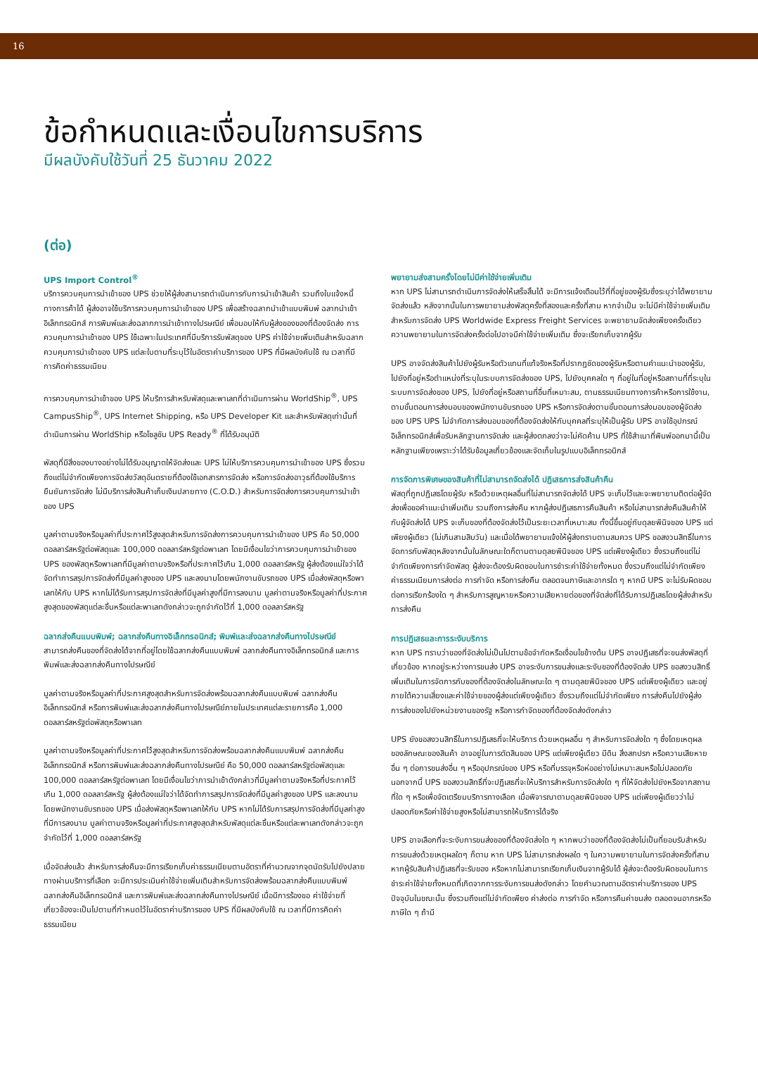16
ข้อกำหนดและเงื่อนไขการบริการ
มีผลบังคับใช้วันที่ 25 ธันวาคม 2022
(ต่อ)
UPS Import Control<sup>®</sup>
บริการควบคุมการนำเข้าของ UPS ช่วยให้ผู้ส่งสามารถดำเนินการกับการนำเข้าสินค้า รวมถึงใบแจ้งหนี้ทางการค้าได้ ผู้ส่งอาจใช้บริการควบคุมการนำเข้าของ UPS เพื่อสร้างฉลากนำเข้าแบบพิมพ์ ฉลากนำเข้าอิเล็กทรอนิกส์ การพิมพ์และส่งฉลากการนำเข้าทางไปรษณีย์ เพื่อมอบให้กับผู้ส่งของของที่ต้องจัดส่ง การควบคุมการนำเข้าของ UPS ใช้เฉพาะในประเทศที่มีบริการรับพัสดุของ UPS ค่าใช้จ่ายเพิ่มเติมสำหรับฉลากควบคุมการนำเข้าของ UPS แต่ละใบตามที่ระบุไว้ในอัตราค่าบริการของ UPS ที่มีผลบังคับใช้ ณ เวลาที่มีการคิดค่าธรรมเนียม
การควบคุมการนำเข้าของ UPS ให้บริการสำหรับพัสดุและพาเลทที่ดำเนินการผ่าน WorldShip<sup>®</sup>, UPS CampusShip<sup>®</sup>, UPS Internet Shipping, หรือ UPS Developer Kit และสำหรับพัสดุเท่านั้นที่ดำเนินการผ่าน WorldShip หรือโซลูชัน UPS Ready<sup>®</sup> ที่ได้รับอนุมัติ
พัสดุที่มีสิ่งของบางอย่างไม่ได้รับอนุญาตให้จัดส่งและ UPS ไม่ให้บริการควบคุมการนำเข้าของ UPS ซึ่งรวมถึงแต่ไม่จำกัดเพียงการจัดส่งวัสดุอันตรายที่ต้องใช้เอกสารการจัดส่ง หรือการจัดส่งอาวุธที่ต้องใช้บริการยืนยันการจัดส่ง ไม่มีบริการส่งสินค้าเก็บเงินปลายทาง (C.O.D.) สำหรับการจัดส่งการควบคุมการนำเข้าของ UPS
มูลค่าตามจริงหรือมูลค่าที่ประกาศไว้สูงสุดสำหรับการจัดส่งการควบคุมการนำเข้าของ UPS คือ 50,000 ดอลลาร์สหรัฐต่อพัสดุและ 100,000 ดอลลาร์สหรัฐต่อพาเลท โดยมีเงื่อนไขว่าการควบคุมการนำเข้าของ UPS ของพัสดุหรือพาเลทที่มีมูลค่าตามจริงหรือที่ประกาศไว้เกิน 1,000 ดอลลาร์สหรัฐ ผู้ส่งต้องแน่ใจว่าได้จัดทำการสรุปการจัดส่งที่มีมูลค่าสูงของ UPS และลงนามโดยพนักงานขับรถของ UPS เมื่อส่งพัสดุหรือพาเลทให้กับ UPS หากไม่ได้รับการสรุปการจัดส่งที่มีมูลค่าสูงที่มีการลงนาม มูลค่าตามจริงหรือมูลค่าที่ประกาศสูงสุดของพัสดุแต่ละชิ้นหรือแต่ละพาเลทดังกล่าวจะถูกจำกัดไว้ที่ 1,000 ดอลลาร์สหรัฐ
ฉลากส่งคืนแบบพิมพ์; ฉลากส่งคืนทางอิเล็กทรอนิกส์; พิมพ์และส่งฉลากส่งคืนทางไปรษณีย์
สามารถส่งคืนของที่จัดส่งได้จากที่อยู่โดยใช้ฉลากส่งคืนแบบพิมพ์ ฉลากส่งคืนทางอิเล็กทรอนิกส์ และการพิมพ์และส่งฉลากส่งคืนทางไปรษณีย์
มูลค่าตามจริงหรือมูลค่าที่ประกาศสูงสุดสำหรับการจัดส่งพร้อมฉลากส่งคืนแบบพิมพ์ ฉลากส่งคืนอิเล็กทรอนิกส์ หรือการพิมพ์และส่งฉลากส่งคืนทางไปรษณีย์ภายในประเทศแต่ละรายการคือ 1,000 ดอลลาร์สหรัฐต่อพัสดุหรือพาเลท
มูลค่าตามจริงหรือมูลค่าที่ประกาศไว้สูงสุดสำหรับการจัดส่งพร้อมฉลากส่งคืนแบบพิมพ์ ฉลากส่งคืนอิเล็กทรอนิกส์ หรือการพิมพ์และส่งฉลากส่งคืนทางไปรษณีย์ คือ 50,000 ดอลลาร์สหรัฐต่อพัสดุและ 100,000 ดอลลาร์สหรัฐต่อพาเลท โดยมีเงื่อนไขว่าการนำเข้าดังกล่าวที่มีมูลค่าตามจริงหรือที่ประกาศไว้เกิน 1,000 ดอลลาร์สหรัฐ ผู้ส่งต้องแน่ใจว่าได้จัดทำการสรุปการจัดส่งที่มีมูลค่าสูงของ UPS และลงนามโดยพนักงานขับรถของ UPS เมื่อส่งพัสดุหรือพาเลทให้กับ UPS หากไม่ได้รับการสรุปการจัดส่งที่มีมูลค่าสูงที่มีการลงนาม มูลค่าตามจริงหรือมูลค่าที่ประกาศสูงสุดสำหรับพัสดุแต่ละชิ้นหรือแต่ละพาเลทดังกล่าวจะถูกจำกัดไว้ที่ 1,000 ดอลลาร์สหรัฐ
เมื่อจัดส่งแล้ว สำหรับการส่งคืนจะมีการเรียกเก็บค่าธรรมเนียมตามอัตราที่คำนวณจากจุดนัดรับไปยังปลายทางผ่านบริการที่เลือก จะมีการประเมินค่าใช้จ่ายเพิ่มเติมสำหรับการจัดส่งพร้อมฉลากส่งคืนแบบพิมพ์ ฉลากส่งคืนอิเล็กทรอนิกส์ และการพิมพ์และส่งฉลากส่งคืนทางไปรษณีย์ เมื่อมีการร้องขอ ค่าใช้จ่ายที่เกี่ยวข้องจะเป็นไปตามที่กำหนดไว้ในอัตราค่าบริการของ UPS ที่มีผลบังคับใช้ ณ เวลาที่มีการคิดค่าธรรมเนียม
พยายามส่งสามครั้งโดยไม่มีค่าใช้จ่ายเพิ่มเติม
หาก UPS ไม่สามารถดำเนินการจัดส่งให้เสร็จสิ้นได้ จะมีการแจ้งเตือนไว้ที่ที่อยู่ของผู้รับซึ่งระบุว่าได้พยายามจัดส่งแล้ว หลังจากนั้นในการพยายามส่งพัสดุครั้งที่สองและครั้งที่สาม หากจำเป็น จะไม่มีค่าใช้จ่ายเพิ่มเติม สำหรับการจัดส่ง UPS Worldwide Express Freight Services จะพยายามจัดส่งเพียงครั้งเดียว ความพยายามในการจัดส่งครั้งต่อไปอาจมีค่าใช้จ่ายเพิ่มเติม ซึ่งจะเรียกเก็บจากผู้รับ
UPS อาจจัดส่งสินค้าไปยังผู้รับหรือตัวแทนที่แท้จริงหรือที่ปรากฏชัดของผู้รับหรือตามคำแนะนำของผู้รับ, ไปยังที่อยู่หรือตำแหน่งที่ระบุในระบบการจัดส่งของ UPS, ไปยังบุคคลใด ๆ ที่อยู่ในที่อยู่หรือสถานที่ที่ระบุในระบบการจัดส่งของ UPS, ไปยังที่อยู่หรือสถานที่อื่นที่เหมาะสม, ตามธรรมเนียมทางการค้าหรือการใช้งาน, ตามขั้นตอนการส่งมอบของพนักงานขับรถของ UPS หรือการจัดส่งตามขั้นตอนการส่งมอบของผู้จัดส่งของ UPS UPS ไม่จำกัดการส่งมอบของที่ต้องจัดส่งให้กับบุคคลที่ระบุให้เป็นผู้รับ UPS อาจใช้อุปกรณ์อิเล็กทรอนิกส์เพื่อรับหลักฐานการจัดส่ง และผู้ส่งตกลงว่าจะไม่คัดค้าน UPS ที่ใช้สำเนาที่พิมพ์ออกมานี้เป็นหลักฐานเพียงเพราะว่าได้รับข้อมูลเกี่ยวข้องและจัดเก็บในรูปแบบอิเล็กทรอนิกส์
การจัดการพิเศษของสินค้าที่ไม่สามารถจัดส่งได้ ปฏิเสธการส่งสินค้าคืน
พัสดุที่ถูกปฏิเสธโดยผู้รับ หรือด้วยเหตุผลอื่นที่ไม่สามารถจัดส่งได้ UPS จะเก็บไว้และจะพยายามติดต่อผู้จัดส่งเพื่อขอคำแนะนำเพิ่มเติม รวมถึงการส่งคืน หากผู้ส่งปฏิเสธการคืนสินค้า หรือไม่สามารถส่งคืนสินค้าให้กับผู้จัดส่งได้ UPS จะเก็บของที่ต้องจัดส่งไว้เป็นระยะเวลาที่เหมาะสม ทั้งนี้ขึ้นอยู่กับดุลยพินิจของ UPS แต่เพียงผู้เดียว (ไม่เกินสามสิบวัน) และเมื่อได้พยายามแจ้งให้ผู้ส่งทราบตามสมควร UPS ขอสงวนสิทธิ์ในการจัดการกับพัสดุหลังจากนั้นในลักษณะใดก็ตามตามดุลยพินิจของ UPS แต่เพียงผู้เดียว ซึ่งรวมถึงแต่ไม่จำกัดเพียงการกำจัดพัสดุ ผู้ส่งจะต้องรับผิดชอบในการชำระค่าใช้จ่ายทั้งหมด ซึ่งรวมถึงแต่ไม่จำกัดเพียง ค่าธรรมเนียมการส่งต่อ การกำจัด หรือการส่งคืน ตลอดจนภาษีและอากรใด ๆ หากมี UPS จะไม่รับผิดชอบต่อการเรียกร้องใด ๆ สำหรับการสูญหายหรือความเสียหายต่อของที่จัดส่งที่ได้รับการปฏิเสธโดยผู้ส่งสำหรับการส่งคืน
การปฏิเสธและการระงับบริการ
หาก UPS ทราบว่าของที่จัดส่งไม่เป็นไปตามข้อจำกัดหรือเงื่อนไขข้างต้น UPS อาจปฏิเสธที่จะขนส่งพัสดุที่เกี่ยวข้อง หากอยู่ระหว่างการขนส่ง UPS อาจระงับการขนส่งและระงับของที่ต้องจัดส่ง UPS ขอสงวนสิทธิ์เพิ่มเติมในการจัดการกับของที่ต้องจัดส่งในลักษณะใด ๆ ตามดุลยพินิจของ UPS แต่เพียงผู้เดียว และอยู่ภายใต้ความเสี่ยงและค่าใช้จ่ายของผู้ส่งแต่เพียงผู้เดียว ซึ่งรวมถึงแต่ไม่จำกัดเพียง การส่งคืนไปยังผู้ส่ง การส่งของไปยังหน่วยงานของรัฐ หรือการกำจัดของที่ต้องจัดส่งดังกล่าว
UPS ยังขอสงวนสิทธิ์ในการปฏิเสธที่จะให้บริการ ด้วยเหตุผลอื่น ๆ สำหรับการจัดส่งใด ๆ ซึ่งโดยเหตุผลของลักษณะของสินค้า อาจอยู่ในการตัดสินของ UPS แต่เพียงผู้เดียว มีดิน สิ่งสกปรก หรือความเสียหายอื่น ๆ ต่อการขนส่งอื่น ๆ หรืออุปกรณ์ของ UPS หรือที่บรรจุหรือห่ออย่างไม่เหมาะสมหรือไม่ปลอดภัย นอกจากนี้ UPS ขอสงวนสิทธิ์ที่จะปฏิเสธที่จะให้บริการสำหรับการจัดส่งใด ๆ ที่ให้จัดส่งไปยังหรือจากสถานที่ใด ๆ หรือเพื่อจัดเตรียมบริการทางเลือก เมื่อพิจารณาตามดุลยพินิจของ UPS แต่เพียงผู้เดียวว่าไม่ปลอดภัยหรือค่าใช้จ่ายสูงหรือไม่สามารถให้บริการได้จริง
UPS อาจเลือกที่จะระงับการขนส่งของที่ต้องจัดส่งใด ๆ หากพบว่าของที่ต้องจัดส่งไม่เป็นที่ยอมรับสำหรับการขนส่งด้วยเหตุผลใดๆ ก็ตาม หาก UPS ไม่สามารถส่งผลใด ๆ ในความพยายามในการจัดส่งครั้งที่สาม หากผู้รับสินค้าปฏิเสธที่จะรับของ หรือหากไม่สามารถเรียกเก็บเงินจากผู้รับได้ ผู้ส่งจะต้องรับผิดชอบในการชำระค่าใช้จ่ายทั้งหมดที่เกิดจากการระงับการขนส่งดังกล่าว โดยคำนวณตามอัตราค่าบริการของ UPS ปัจจุบันในขณะนั้น ซึ่งรวมถึงแต่ไม่จำกัดเพียง ค่าส่งต่อ การกำจัด หรือการคืนค่าขนส่ง ตลอดจนอากรหรือภาษีใด ๆ ถ้ามี